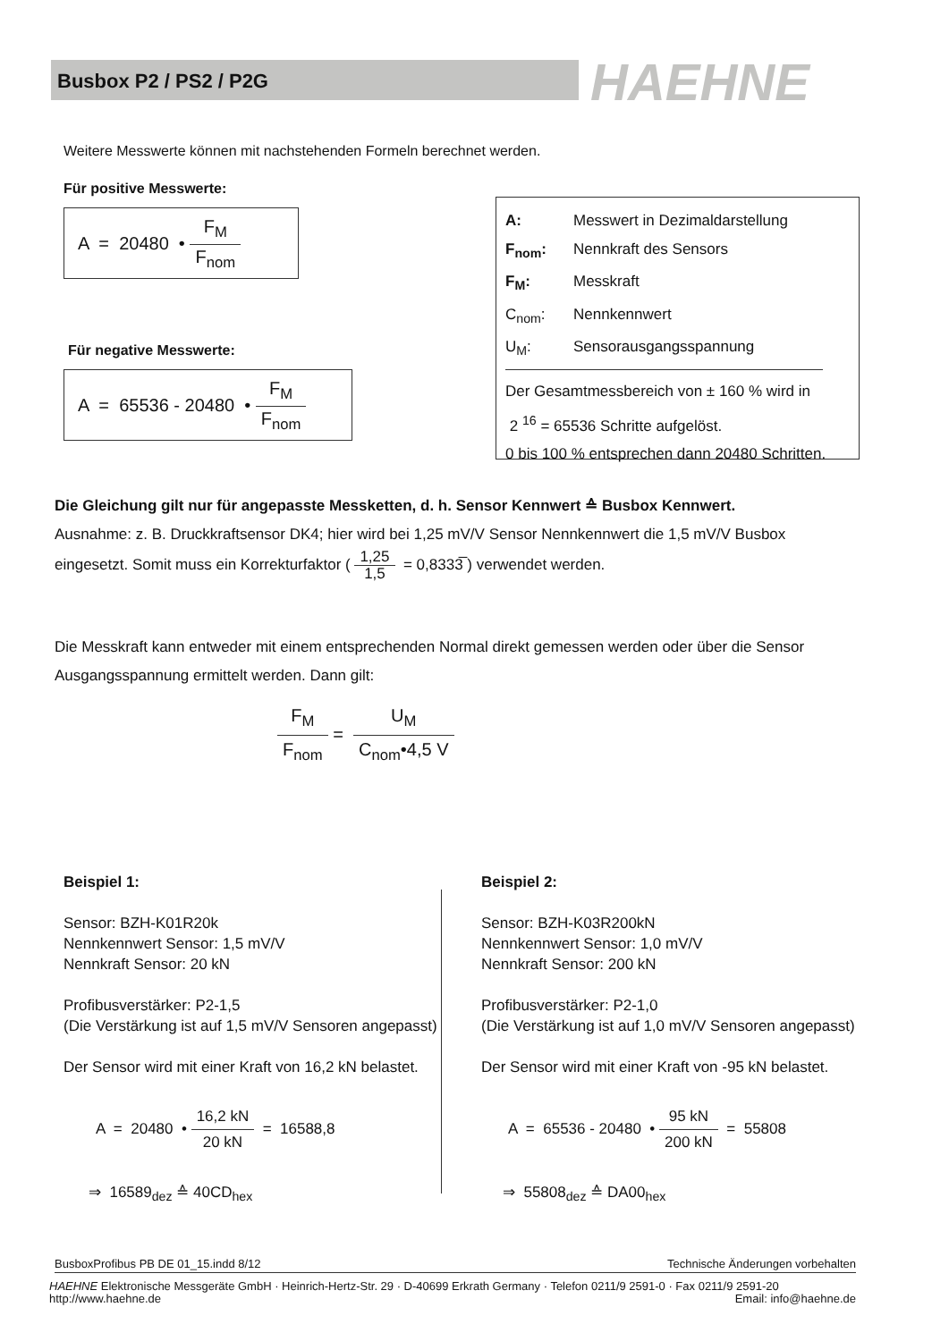Busbox P2 / PS2 / P2G HAEHNE
Weitere Messwerte können mit nachstehenden Formeln berechnet werden.
Für positive Messwerte:
A = 20480 • F<sub>M</sub> F<sub>nom</sub>
Für negative Messwerte:
A = 65536 - 20480 • F<sub>M</sub> F<sub>nom</sub>
A: Messwert in Dezimaldarstellung
F<sub>nom</sub>: Nennkraft des Sensors
F<sub>M</sub>: Messkraft
C<sub>nom</sub>: Nennkennwert
U<sub>M</sub>: Sensorausgangsspannung
Der Gesamtmessbereich von ± 160 % wird in
2 <sup>16</sup> = 65536 Schritte aufgelöst.
0 bis 100 % entsprechen dann 20480 Schritten.
Die Gleichung gilt nur für angepasste Messketten, d. h. Sensor Kennwert ≙ Busbox Kennwert.
Ausnahme: z. B. Druckkraftsensor DK4; hier wird bei 1,25 mV/V Sensor Nennkennwert die 1,5 mV/V Busbox
eingesetzt. Somit muss ein Korrekturfaktor ( 1,25 1,5 = 0,8333̅ ) verwendet werden.
Die Messkraft kann entweder mit einem entsprechenden Normal direkt gemessen werden oder über die Sensor
Ausgangsspannung ermittelt werden. Dann gilt:
F<sub>M</sub> F<sub>nom</sub> = U<sub>M</sub> C<sub>nom</sub>•4,5 V
Beispiel 1:
Sensor: BZH-K01R20k
Nennkennwert Sensor: 1,5 mV/V
Nennkraft Sensor: 20 kN
Profibusverstärker: P2-1,5
(Die Verstärkung ist auf 1,5 mV/V Sensoren angepasst)
Der Sensor wird mit einer Kraft von 16,2 kN belastet.
A = 20480 • 16,2 kN 20 kN = 16588,8
⇒ 16589<sub>dez</sub> ≙ 40CD<sub>hex</sub>
Beispiel 2:
Sensor: BZH-K03R200kN
Nennkennwert Sensor: 1,0 mV/V
Nennkraft Sensor: 200 kN
Profibusverstärker: P2-1,0
(Die Verstärkung ist auf 1,0 mV/V Sensoren angepasst)
Der Sensor wird mit einer Kraft von -95 kN belastet.
A = 65536 - 20480 • 95 kN 200 kN = 55808
⇒ 55808<sub>dez</sub> ≙ DA00<sub>hex</sub>
BusboxProfibus PB DE 01_15.indd 8/12 Technische Änderungen vorbehalten
HAEHNE Elektronische Messgeräte GmbH · Heinrich-Hertz-Str. 29 · D-40699 Erkrath Germany · Telefon 0211/9 2591-0 · Fax 0211/9 2591-20
http://www.haehne.de Email: info@haehne.de